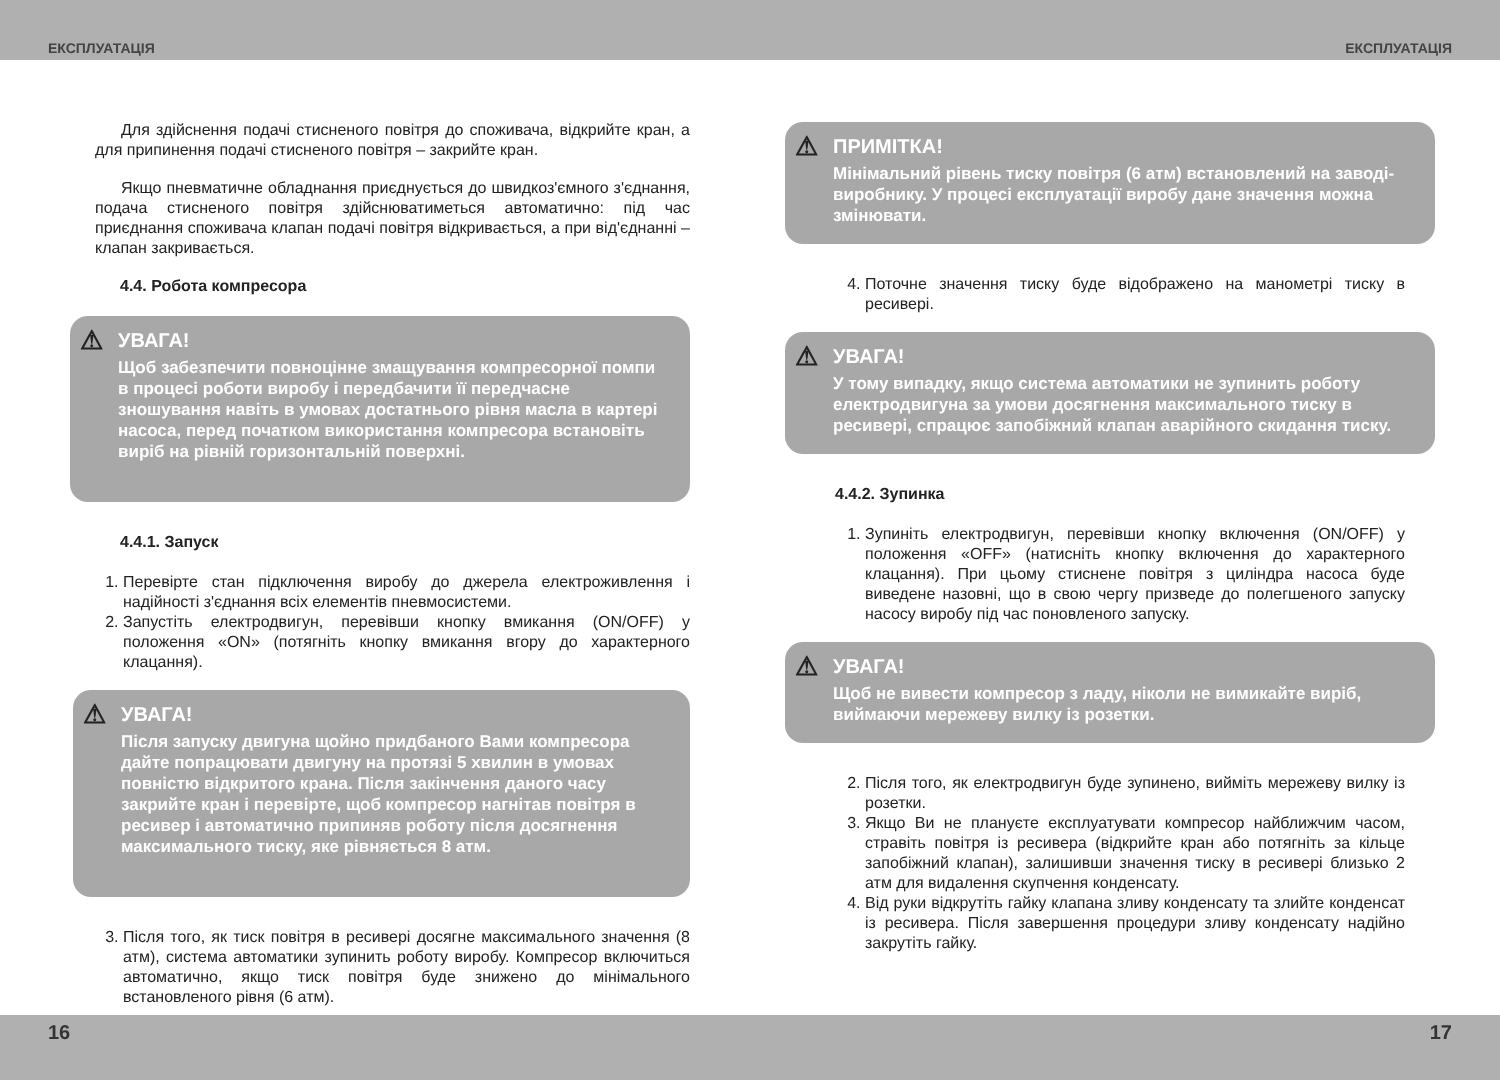ЕКСПЛУАТАЦІЯ ЕКСПЛУАТАЦІЯ
Для здійснення подачі стисненого повітря до споживача, відкрийте кран, а для припинення подачі стисненого повітря – закрийте кран.
Якщо пневматичне обладнання приєднується до швидкоз'ємного з'єднання, подача стисненого повітря здійснюватиметься автоматично: під час приєднання споживача клапан подачі повітря відкривається, а при від'єднанні – клапан закривається.
4.4. Робота компресора
⚠
УВАГА!
Щоб забезпечити повноцінне змащування компресорної помпи в процесі роботи виробу і передбачити її передчасне зношування навіть в умовах достатнього рівня масла в картері насоса, перед початком використання компресора встановіть виріб на рівній горизонтальній поверхні.
4.4.1. Запуск
1. Перевірте стан підключення виробу до джерела електроживлення і надійності з'єднання всіх елементів пневмосистеми.
2. Запустіть електродвигун, перевівши кнопку вмикання (ON/OFF) у положення «ON» (потягніть кнопку вмикання вгору до характерного клацання).
⚠
УВАГА!
Після запуску двигуна щойно придбаного Вами компресора дайте попрацювати двигуну на протязі 5 хвилин в умовах повністю відкритого крана. Після закінчення даного часу закрийте кран і перевірте, щоб компресор нагнітав повітря в ресивер і автоматично припиняв роботу після досягнення максимального тиску, яке рівняється 8 атм.
3. Після того, як тиск повітря в ресивері досягне максимального значення (8 атм), система автоматики зупинить роботу виробу. Компресор включиться автоматично, якщо тиск повітря буде знижено до мінімального встановленого рівня (6 атм).
⚠
ПРИМІТКА!
Мінімальний рівень тиску повітря (6 атм) встановлений на заводі-виробнику. У процесі експлуатації виробу дане значення можна змінювати.
4. Поточне значення тиску буде відображено на манометрі тиску в ресивері.
⚠
УВАГА!
У тому випадку, якщо система автоматики не зупинить роботу електродвигуна за умови досягнення максимального тиску в ресивері, спрацює запобіжний клапан аварійного скидання тиску.
4.4.2. Зупинка
1. Зупиніть електродвигун, перевівши кнопку включення (ON/OFF) у положення «OFF» (натисніть кнопку включення до характерного клацання). При цьому стиснене повітря з циліндра насоса буде виведене назовні, що в свою чергу призведе до полегшеного запуску насосу виробу під час поновленого запуску.
⚠
УВАГА!
Щоб не вивести компресор з ладу, ніколи не вимикайте виріб, виймаючи мережеву вилку із розетки.
2. Після того, як електродвигун буде зупинено, вийміть мережеву вилку із розетки.
3. Якщо Ви не плануєте експлуатувати компресор найближчим часом, стравіть повітря із ресивера (відкрийте кран або потягніть за кільце запобіжний клапан), залишивши значення тиску в ресивері близько 2 атм для видалення скупчення конденсату.
4. Від руки відкрутіть гайку клапана зливу конденсату та злийте конденсат із ресивера. Після завершення процедури зливу конденсату надійно закрутіть гайку.
16 17